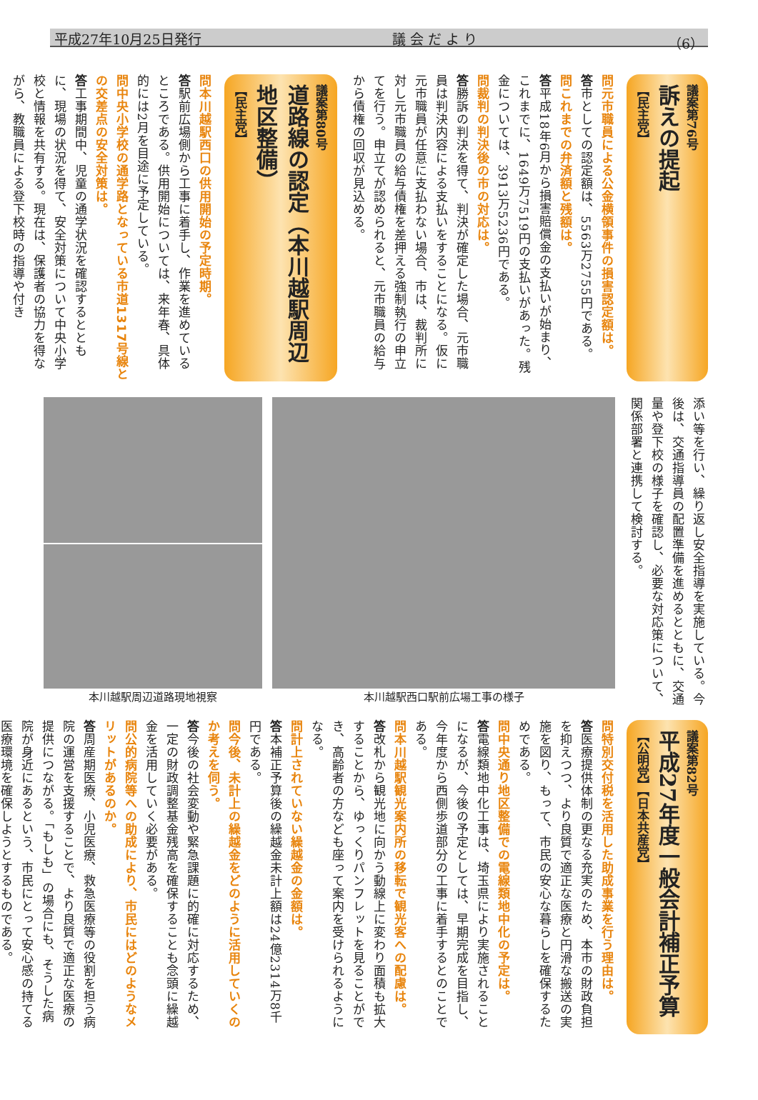平成27年10月25日発行 議 会 だ よ り （6）
議案第76号
訴えの提起
【民主党】
問元市職員による公金横領事件の損害認定額は。
答市としての認定額は、5563万2755円である。
問これまでの弁済額と残額は。
答平成18年6月から損害賠償金の支払いが始まり、これまでに、1649万7519円の支払いがあった。残金については、3913万5236円である。
問裁判の判決後の市の対応は。
答勝訴の判決を得て、判決が確定した場合、元市職員は判決内容による支払いをすることになる。仮に元市職員が任意に支払わない場合、市は、裁判所に対し元市職員の給与債権を差押える強制執行の申立てを行う。申立てが認められると、元市職員の給与から債権の回収が見込める。
議案第80号
道路線の認定（本川越駅周辺地区整備）
【民主党】
問本川越駅西口の供用開始の予定時期。
答駅前広場側から工事に着手し、作業を進めているところである。供用開始については、来年春、具体的には2月を目途に予定している。
問中央小学校の通学路となっている市道1317号線との交差点の安全対策は。
答工事期間中、児童の通学状況を確認するとともに、現場の状況を得て、安全対策について中央小学校と情報を共有する。現在は、保護者の協力を得ながら、教職員による登下校時の指導や付き
添い等を行い、繰り返し安全指導を実施している。今後は、交通指導員の配置準備を進めるとともに、交通量や登下校の様子を確認し、必要な対応策について、関係部署と連携して検討する。
本川越駅西口駅前広場工事の様子 本川越駅周辺道路現地視察
議案第82号
平成27年度一般会計補正予算
【公明党】【日本共産党】
問特別交付税を活用した助成事業を行う理由は。
答医療提供体制の更なる充実のため、本市の財政負担を抑えつつ、より良質で適正な医療と円滑な搬送の実施を図り、もって、市民の安心な暮らしを確保するためである。
問中央通り地区整備での電線類地中化の予定は。
答電線類地中化工事は、埼玉県により実施されることになるが、今後の予定としては、早期完成を目指し、今年度から西側歩道部分の工事に着手するとのことである。
問本川越駅観光案内所の移転で観光客への配慮は。
答改札から観光地に向かう動線上に変わり面積も拡大することから、ゆっくりパンフレットを見ることができ、高齢者の方なども座って案内を受けられるようになる。
問計上されていない繰越金の金額は。
答本補正予算後の繰越金未計上額は24億2314万8千円である。
問今後、未計上の繰越金をどのように活用していくのか考えを伺う。
答今後の社会変動や緊急課題に的確に対応するため、一定の財政調整基金残高を確保することも念頭に繰越金を活用していく必要がある。
問公的病院等への助成により、市民にはどのようなメリットがあるのか。
答周産期医療、小児医療、救急医療等の役割を担う病院の運営を支援することで、より良質で適正な医療の提供につながる。「もしも」の場合にも、そうした病院が身近にあるという、市民にとって安心感の持てる医療環境を確保しようとするものである。